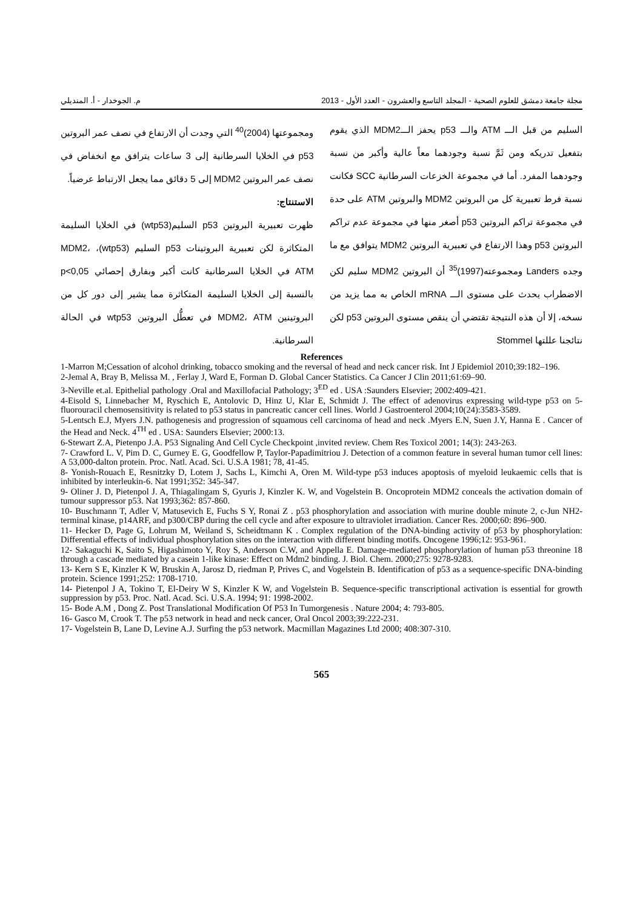مجلة جامعة دمشق للعلوم الصحية - المجلد التاسع والعشرون - العدد الأول - 2013 م. الجوخدار - أ. المنديلي
السليم من قبل الـــ ATM والـــ p53 يحفز الـــMDM2 الذي يقوم بتفعيل تدريكه ومن ثَمَّ نسبة وجودهما معاً عالية وأكبر من نسبة وجودهما المفرد. أما في مجموعة الخزعات السرطانية SCC فكانت نسبة فرط تعبيرية كل من البروتين MDM2 والبروتين ATM على حدة في مجموعة تراكم البروتين p53 أصغر منها في مجموعة عدم تراكم البروتين p53 وهذا الارتفاع في تعبيرية البروتين MDM2 يتوافق مع ما وجده Landers ومجموعته(1997)<sup>35</sup> أن البروتين MDM2 سليم لكن الاضطراب يحدث على مستوى الـــ mRNA الخاص به مما يزيد من نسخه، إلا أن هذه النتيجة تقتضي أن ينقص مستوى البروتين p53 لكن نتائجنا عللتها Stommel
ومجموعتها (2004)<sup>40</sup> التي وجدت أن الارتفاع في نصف عمر البروتين p53 في الخلايا السرطانية إلى 3 ساعات يترافق مع انخفاض في نصف عمر البروتين MDM2 إلى 5 دقائق مما يجعل الارتباط عرضياً.
الاستنتاج:
ظهرت تعبيرية البروتين p53 السليم(wtp53) في الخلايا السليمة المتكاثرة لكن تعبيرية البروتينات p53 السليم (wtp53)، MDM2، ATM في الخلايا السرطانية كانت أكبر وبفارق إحصائي p<0,05 بالنسبة إلى الخلايا السليمة المتكاثرة مما يشير إلى دور كل من البروتينين MDM2، ATM في تعطُّل البروتين wtp53 في الحالة السرطانية.
References
1-Marron M;Cessation of alcohol drinking, tobacco smoking and the reversal of head and neck cancer risk. Int J Epidemiol 2010;39:182–196.
2-Jemal A, Bray B, Melissa M. , Ferlay J, Ward E, Forman D. Global Cancer Statistics. Ca Cancer J Clin 2011;61:69–90.
3-Neville et.al. Epithelial pathology .Oral and Maxillofacial Pathology; 3<sup>ED</sup> ed . USA :Saunders Elsevier; 2002:409-421.
4-Eisold S, Linnebacher M, Ryschich E, Antolovic D, Hinz U, Klar E, Schmidt J. The effect of adenovirus expressing wild-type p53 on 5-fluorouracil chemosensitivity is related to p53 status in pancreatic cancer cell lines. World J Gastroenterol 2004;10(24):3583-3589.
5-Lentsch E.J, Myers J.N. pathogenesis and progression of squamous cell carcinoma of head and neck .Myers E.N, Suen J.Y, Hanna E . Cancer of the Head and Neck. 4<sup>TH</sup> ed . USA: Saunders Elsevier; 2000:13.
6-Stewart Z.A, Pietenpo J.A. P53 Signaling And Cell Cycle Checkpoint ,invited review. Chem Res Toxicol 2001; 14(3): 243-263.
7- Crawford L. V, Pim D. C, Gurney E. G, Goodfellow P, Taylor-Papadimitriou J. Detection of a common feature in several human tumor cell lines: A 53,000-dalton protein. Proc. Natl. Acad. Sci. U.S.A 1981; 78, 41-45.
8- Yonish-Rouach E, Resnitzky D, Lotem J, Sachs L, Kimchi A, Oren M. Wild-type p53 induces apoptosis of myeloid leukaemic cells that is inhibited by interleukin-6. Nat 1991;352: 345-347.
9- Oliner J. D, Pietenpol J. A, Thiagalingam S, Gyuris J, Kinzler K. W, and Vogelstein B. Oncoprotein MDM2 conceals the activation domain of tumour suppressor p53. Nat 1993;362: 857-860.
10- Buschmann T, Adler V, Matusevich E, Fuchs S Y, Ronai Z . p53 phosphorylation and association with murine double minute 2, c-Jun NH2-terminal kinase, p14ARF, and p300/CBP during the cell cycle and after exposure to ultraviolet irradiation. Cancer Res. 2000;60: 896–900.
11- Hecker D, Page G, Lohrum M, Weiland S, Scheidtmann K . Complex regulation of the DNA-binding activity of p53 by phosphorylation: Differential effects of individual phosphorylation sites on the interaction with different binding motifs. Oncogene 1996;12: 953-961.
12- Sakaguchi K, Saito S, Higashimoto Y, Roy S, Anderson C.W, and Appella E. Damage-mediated phosphorylation of human p53 threonine 18 through a cascade mediated by a casein 1-like kinase: Effect on Mdm2 binding. J. Biol. Chem. 2000;275: 9278-9283.
13- Kern S E, Kinzler K W, Bruskin A, Jarosz D, riedman P, Prives C, and Vogelstein B. Identification of p53 as a sequence-specific DNA-binding protein. Science 1991;252: 1708-1710.
14- Pietenpol J A, Tokino T, El-Deiry W S, Kinzler K W, and Vogelstein B. Sequence-specific transcriptional activation is essential for growth suppression by p53. Proc. Natl. Acad. Sci. U.S.A. 1994; 91: 1998-2002.
15- Bode A.M , Dong Z. Post Translational Modification Of P53 In Tumorgenesis . Nature 2004; 4: 793-805.
16- Gasco M, Crook T. The p53 network in head and neck cancer, Oral Oncol 2003;39:222-231.
17- Vogelstein B, Lane D, Levine A.J. Surfing the p53 network. Macmillan Magazines Ltd 2000; 408:307-310.
565